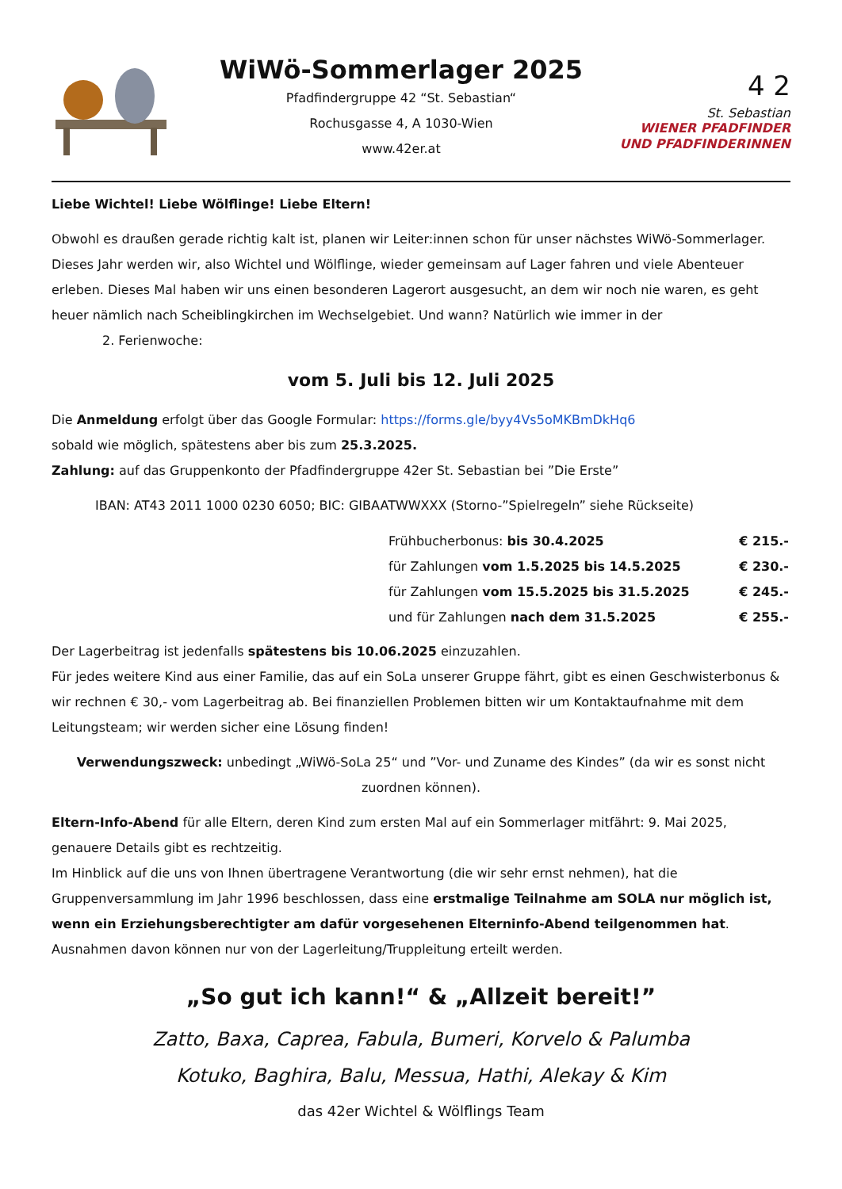WiWö-Sommerlager 2025
Pfadfindergruppe 42 “St. Sebastian“
Rochusgasse 4, A 1030-Wien
www.42er.at
4 2
St. Sebastian
WIENER PFADFINDER
UND PFADFINDERINNEN
Liebe Wichtel! Liebe Wölflinge! Liebe Eltern!
Obwohl es draußen gerade richtig kalt ist, planen wir Leiter:innen schon für unser nächstes WiWö-Sommerlager. Dieses Jahr werden wir, also Wichtel und Wölflinge, wieder gemeinsam auf Lager fahren und viele Abenteuer erleben. Dieses Mal haben wir uns einen besonderen Lagerort ausgesucht, an dem wir noch nie waren, es geht heuer nämlich nach Scheiblingkirchen im Wechselgebiet. Und wann? Natürlich wie immer in der
2. Ferienwoche:
vom 5. Juli bis 12. Juli 2025
Die Anmeldung erfolgt über das Google Formular: https://forms.gle/byy4Vs5oMKBmDkHq6
sobald wie möglich, spätestens aber bis zum 25.3.2025.
Zahlung: auf das Gruppenkonto der Pfadfindergruppe 42er St. Sebastian bei ”Die Erste”
IBAN: AT43 2011 1000 0230 6050; BIC: GIBAATWWXXX (Storno-”Spielregeln” siehe Rückseite)
| Frühbucherbonus: bis 30.4.2025 | € 215.- |
| für Zahlungen vom 1.5.2025 bis 14.5.2025 | € 230.- |
| für Zahlungen vom 15.5.2025 bis 31.5.2025 | € 245.- |
| und für Zahlungen nach dem 31.5.2025 | € 255.- |
Der Lagerbeitrag ist jedenfalls spätestens bis 10.06.2025 einzuzahlen.
Für jedes weitere Kind aus einer Familie, das auf ein SoLa unserer Gruppe fährt, gibt es einen Geschwisterbonus & wir rechnen € 30,- vom Lagerbeitrag ab. Bei finanziellen Problemen bitten wir um Kontaktaufnahme mit dem Leitungsteam; wir werden sicher eine Lösung finden!
Verwendungszweck: unbedingt „WiWö-SoLa 25“ und ”Vor- und Zuname des Kindes” (da wir es sonst nicht zuordnen können).
Eltern-Info-Abend für alle Eltern, deren Kind zum ersten Mal auf ein Sommerlager mitfährt: 9. Mai 2025, genauere Details gibt es rechtzeitig.
Im Hinblick auf die uns von Ihnen übertragene Verantwortung (die wir sehr ernst nehmen), hat die Gruppenversammlung im Jahr 1996 beschlossen, dass eine erstmalige Teilnahme am SOLA nur möglich ist, wenn ein Erziehungsberechtigter am dafür vorgesehenen Elterninfo-Abend teilgenommen hat. Ausnahmen davon können nur von der Lagerleitung/Truppleitung erteilt werden.
„So gut ich kann!“ & „Allzeit bereit!”
Zatto, Baxa, Caprea, Fabula, Bumeri, Korvelo & Palumba
Kotuko, Baghira, Balu, Messua, Hathi, Alekay & Kim
das 42er Wichtel & Wölflings Team